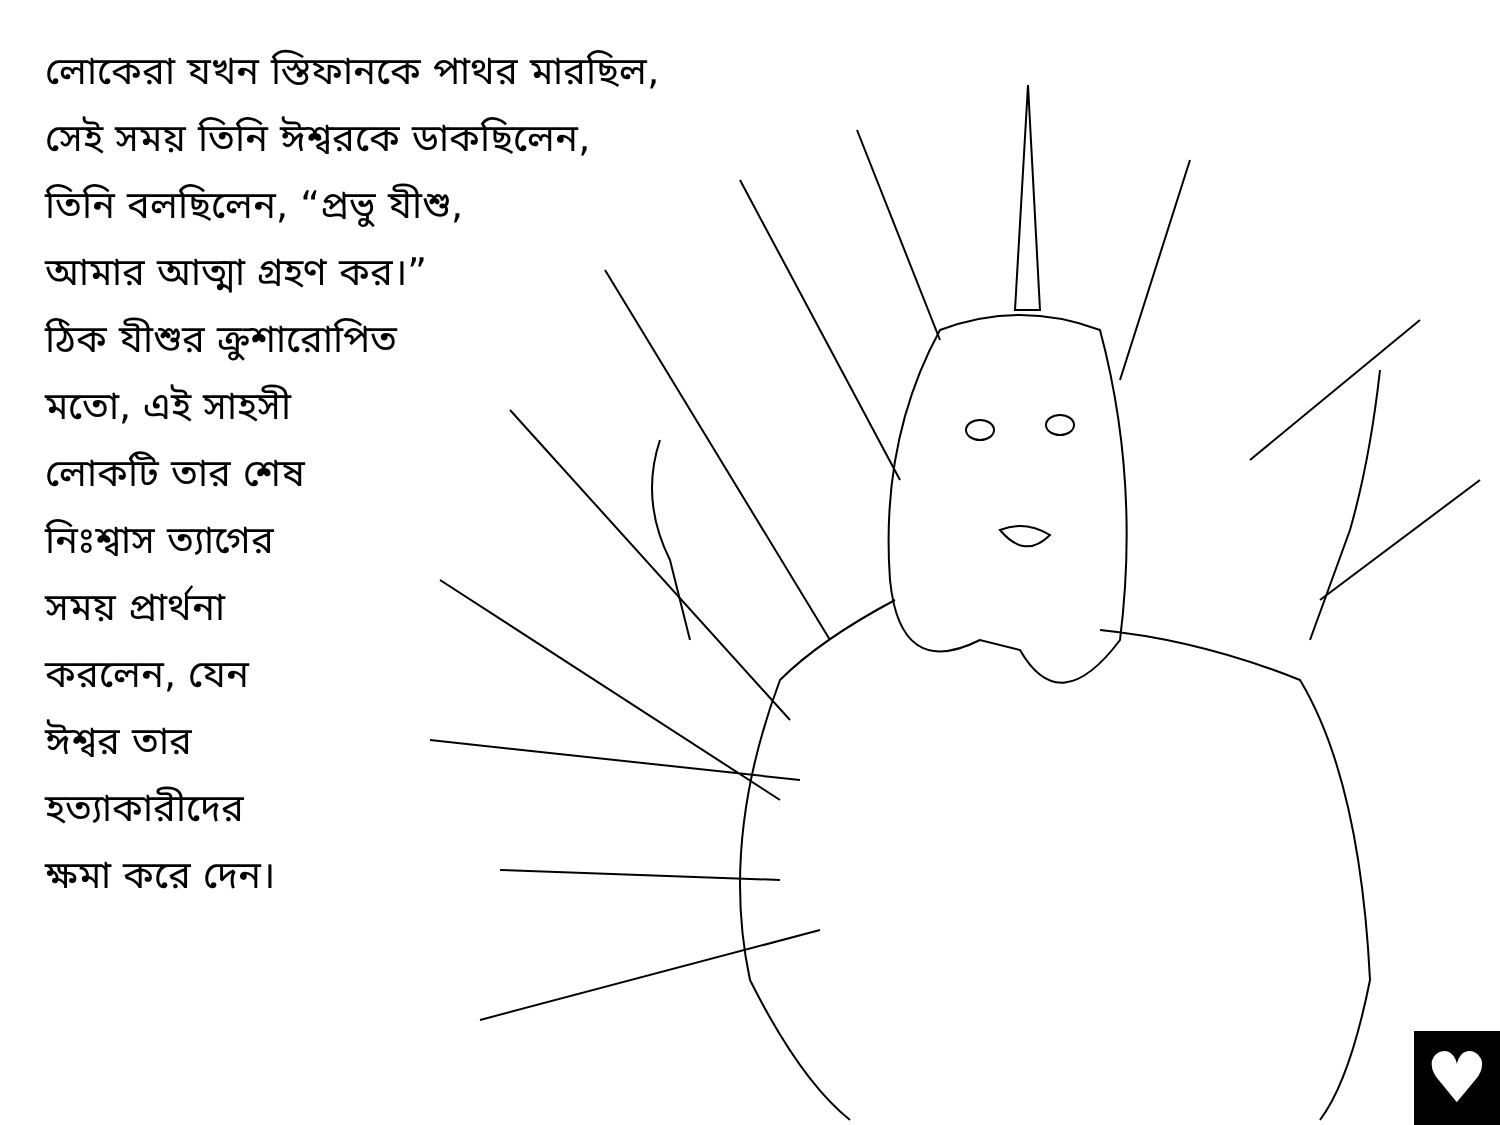লোকেরা যখন স্তিফানকে পাথর মারছিল,
সেই সময় তিনি ঈশ্বরকে ডাকছিলেন,
তিনি বলছিলেন, “প্রভু যীশু,
আমার আত্মা গ্রহণ কর।”
ঠিক যীশুর ক্রুশারোপিত
মতো, এই সাহসী
লোকটি তার শেষ
নিঃশ্বাস ত্যাগের
সময় প্রার্থনা
করলেন, যেন
ঈশ্বর তার
হত্যাকারীদের
ক্ষমা করে দেন।
♥